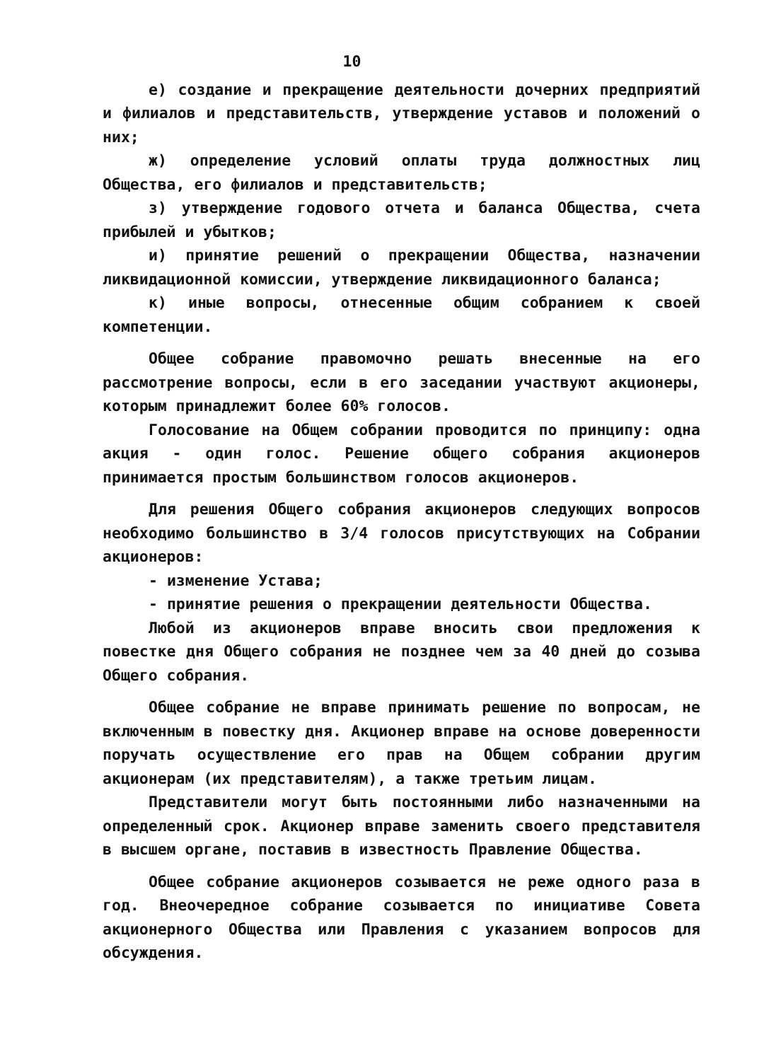10
е) создание и прекращение деятельности дочерних предприятий и филиалов и представительств, утверждение уставов и положений о них;
ж) определение условий оплаты труда должностных лиц Общества, его филиалов и представительств;
з) утверждение годового отчета и баланса Общества, счета прибылей и убытков;
и) принятие решений о прекращении Общества, назначении ликвидационной комиссии, утверждение ликвидационного баланса;
к) иные вопросы, отнесенные общим собранием к своей компетенции.
Общее собрание правомочно решать внесенные на его рассмотрение вопросы, если в его заседании участвуют акционеры, которым принадлежит более 60% голосов.
Голосование на Общем собрании проводится по принципу: одна акция - один голос. Решение общего собрания акционеров принимается простым большинством голосов акционеров.
Для решения Общего собрания акционеров следующих вопросов необходимо большинство в 3/4 голосов присутствующих на Собрании акционеров:
- изменение Устава;
- принятие решения о прекращении деятельности Общества.
Любой из акционеров вправе вносить свои предложения к повестке дня Общего собрания не позднее чем за 40 дней до созыва Общего собрания.
Общее собрание не вправе принимать решение по вопросам, не включенным в повестку дня. Акционер вправе на основе доверенности поручать осуществление его прав на Общем собрании другим акционерам (их представителям), а также третьим лицам.
Представители могут быть постоянными либо назначенными на определенный срок. Акционер вправе заменить своего представителя в высшем органе, поставив в известность Правление Общества.
Общее собрание акционеров созывается не реже одного раза в год. Внеочередное собрание созывается по инициативе Совета акционерного Общества или Правления с указанием вопросов для обсуждения.